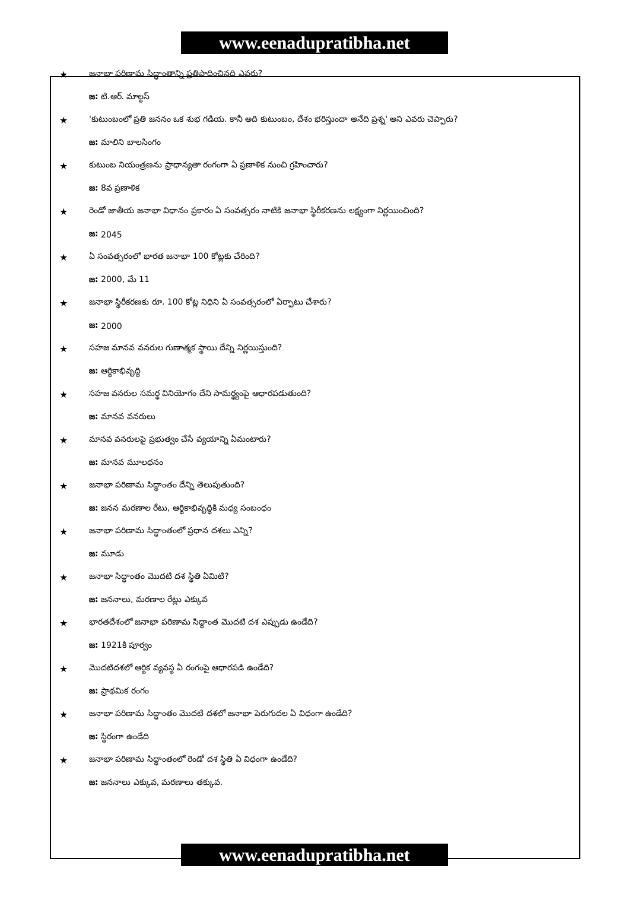www.eenadupratibha.net
★ జనాభా పరిణామ సిద్ధాంతాన్ని ప్రతిపాదించినది ఎవరు?
జ: టి.ఆర్. మాల్థస్
★ 'కుటుంబంలో ప్రతి జననం ఒక శుభ గడియ. కానీ అది కుటుంబం, దేశం భరిస్తుందా అనేది ప్రశ్న' అని ఎవరు చెప్పారు?
జ: మాలిని బాలసింగం
★ కుటుంబ నియంత్రణను ప్రాధాన్యతా రంగంగా ఏ ప్రణాళిక నుంచి గ్రహించారు?
జ: 8వ ప్రణాళిక
★ రెండో జాతీయ జనాభా విధానం ప్రకారం ఏ సంవత్సరం నాటికి జనాభా స్థిరీకరణను లక్ష్యంగా నిర్ణయించింది?
జ: 2045
★ ఏ సంవత్సరంలో భారత జనాభా 100 కోట్లకు చేరింది?
జ: 2000, మే 11
★ జనాభా స్థిరీకరణకు రూ. 100 కోట్ల నిధిని ఏ సంవత్సరంలో ఏర్పాటు చేశారు?
జ: 2000
★ సహజ మానవ వనరుల గుణాత్మక స్థాయి దేన్ని నిర్ణయిస్తుంది?
జ: ఆర్థికాభివృద్ధి
★ సహజ వనరుల సమర్థ వినియోగం దేని సామర్థ్యంపై ఆధారపడుతుంది?
జ: మానవ వనరులు
★ మానవ వనరులపై ప్రభుత్వం చేసే వ్యయాన్ని ఏమంటారు?
జ: మానవ మూలధనం
★ జనాభా పరిణామ సిద్ధాంతం దేన్ని తెలుపుతుంది?
జ: జనన మరణాల రేటు, ఆర్థికాభివృద్ధికి మధ్య సంబంధం
★ జనాభా పరిణామ సిద్ధాంతంలో ప్రధాన దశలు ఎన్ని?
జ: మూడు
★ జనాభా సిద్ధాంతం మొదటి దశ స్థితి ఏమిటి?
జ: జననాలు, మరణాల రేట్లు ఎక్కువ
★ భారతదేశంలో జనాభా పరిణామ సిద్ధాంత మొదటి దశ ఎప్పుడు ఉండేది?
జ: 1921కి పూర్వం
★ మొదటిదశలో ఆర్థిక వ్యవస్థ ఏ రంగంపై ఆధారపడి ఉండేది?
జ: ప్రాథమిక రంగం
★ జనాభా పరిణామ సిద్ధాంతం మొదటి దశలో జనాభా పెరుగుదల ఏ విధంగా ఉండేది?
జ: స్థిరంగా ఉండేది
★ జనాభా పరిణామ సిద్ధాంతంలో రెండో దశ స్థితి ఏ విధంగా ఉండేది?
జ: జననాలు ఎక్కువ, మరణాలు తక్కువ.
www.eenadupratibha.net